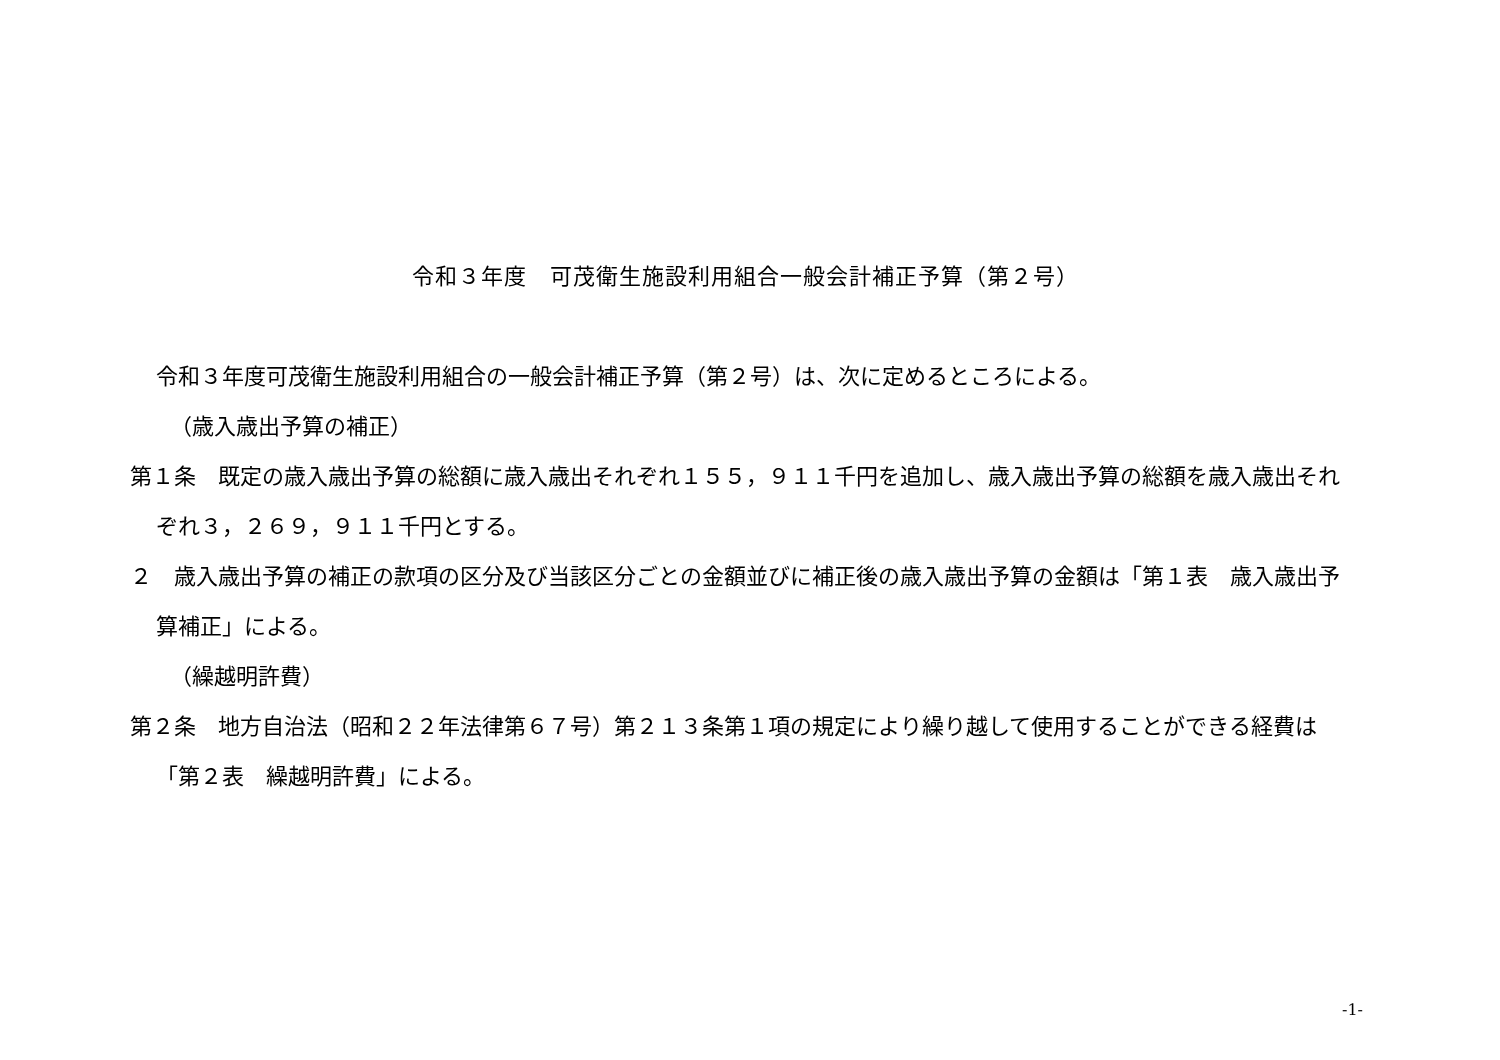令和３年度　可茂衛生施設利用組合一般会計補正予算（第２号）
令和３年度可茂衛生施設利用組合の一般会計補正予算（第２号）は、次に定めるところによる。
（歳入歳出予算の補正）
第１条　既定の歳入歳出予算の総額に歳入歳出それぞれ１５５，９１１千円を追加し、歳入歳出予算の総額を歳入歳出それぞれ３，２６９，９１１千円とする。
２　歳入歳出予算の補正の款項の区分及び当該区分ごとの金額並びに補正後の歳入歳出予算の金額は「第１表　歳入歳出予算補正」による。
（繰越明許費）
第２条　地方自治法（昭和２２年法律第６７号）第２１３条第１項の規定により繰り越して使用することができる経費は「第２表　繰越明許費」による。
-1-